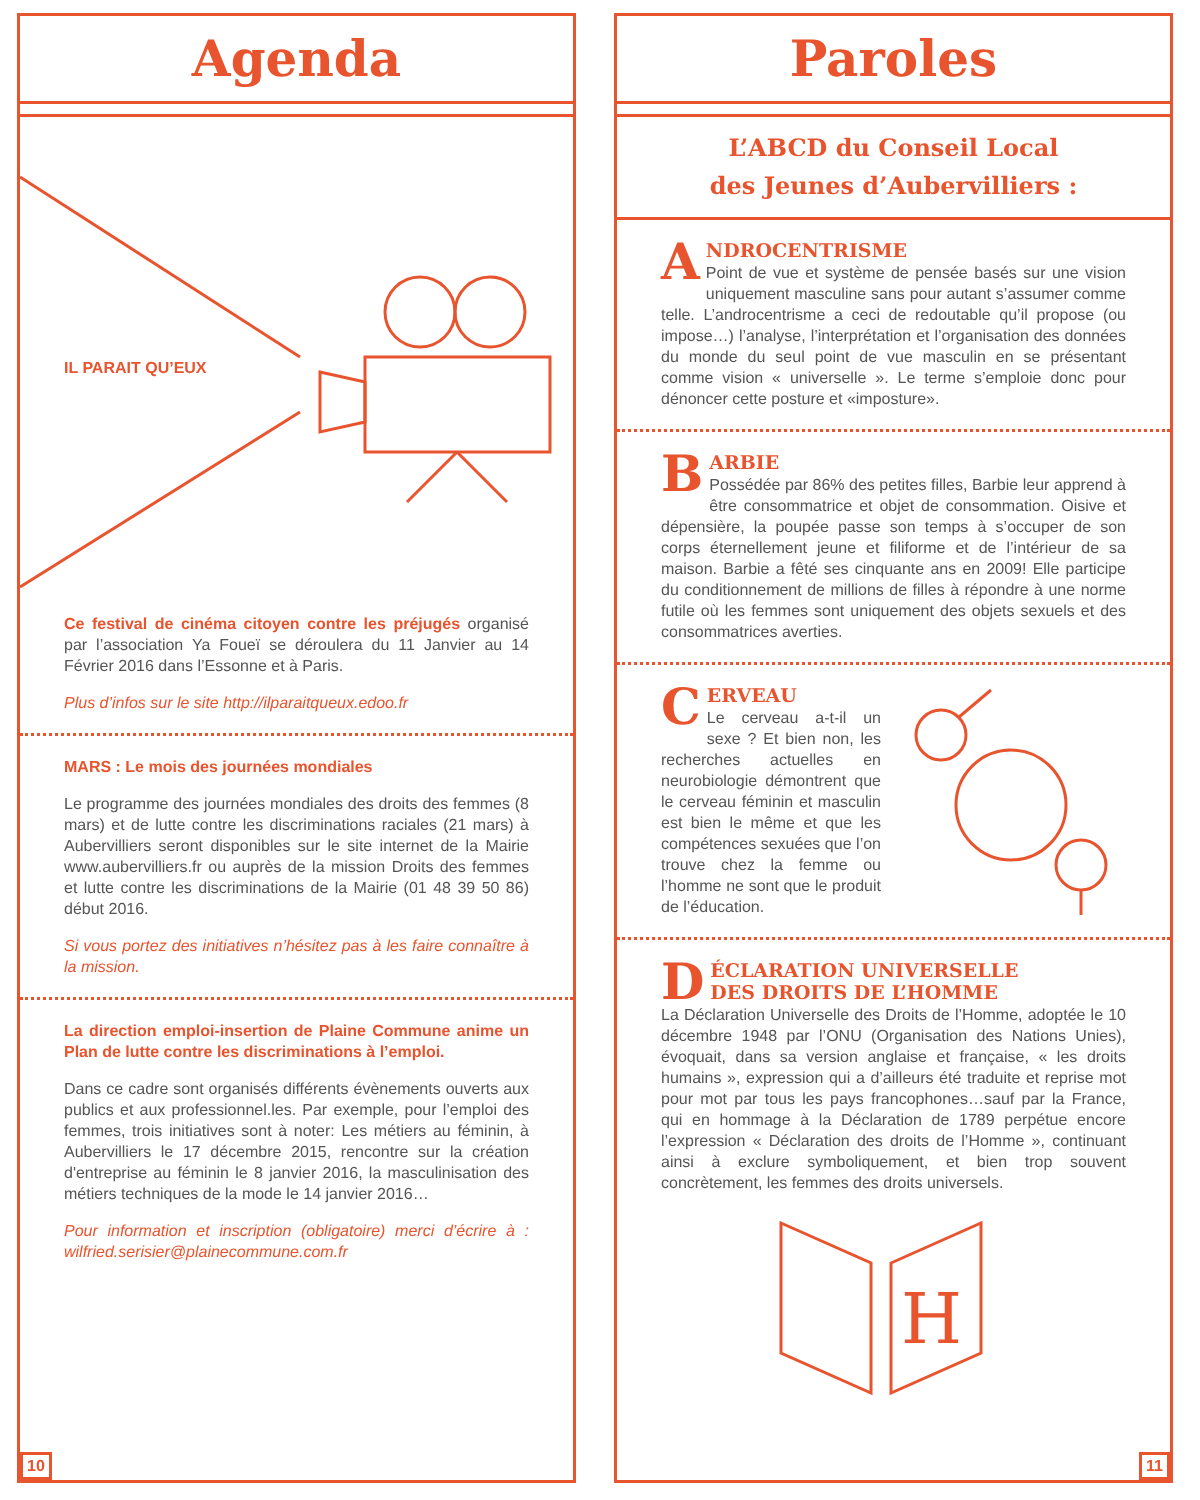Agenda
IL PARAIT QU’EUX
Ce festival de cinéma citoyen contre les préjugés organisé par l’association Ya Foueï se déroulera du 11 Janvier au 14 Février 2016 dans l’Essonne et à Paris.
Plus d’infos sur le site http://ilparaitqueux.edoo.fr
MARS : Le mois des journées mondiales
Le programme des journées mondiales des droits des femmes (8 mars) et de lutte contre les discriminations raciales (21 mars) à Aubervilliers seront disponibles sur le site internet de la Mairie www.aubervilliers.fr ou auprès de la mission Droits des femmes et lutte contre les discriminations de la Mairie (01 48 39 50 86) début 2016.
Si vous portez des initiatives n’hésitez pas à les faire connaître à la mission.
La direction emploi-insertion de Plaine Commune anime un Plan de lutte contre les discriminations à l’emploi.
Dans ce cadre sont organisés différents évènements ouverts aux publics et aux professionnel.les. Par exemple, pour l’emploi des femmes, trois initiatives sont à noter: Les métiers au féminin, à Aubervilliers le 17 décembre 2015, rencontre sur la création d'entreprise au féminin le 8 janvier 2016, la masculinisation des métiers techniques de la mode le 14 janvier 2016…
Pour information et inscription (obligatoire) merci d’écrire à : wilfried.serisier@plainecommune.com.fr
10
Paroles
L’ABCD du Conseil Local
des Jeunes d’Aubervilliers :
ANDROCENTRISME
Point de vue et système de pensée basés sur une vision uniquement masculine sans pour autant s’assumer comme telle. L’androcentrisme a ceci de redoutable qu’il propose (ou impose…) l’analyse, l’interprétation et l’organisation des données du monde du seul point de vue masculin en se présentant comme vision « universelle ». Le terme s’emploie donc pour dénoncer cette posture et «imposture».
BARBIE
Possédée par 86% des petites filles, Barbie leur apprend à être consommatrice et objet de consommation. Oisive et dépensière, la poupée passe son temps à s’occuper de son corps éternellement jeune et filiforme et de l’intérieur de sa maison. Barbie a fêté ses cinquante ans en 2009! Elle participe du conditionnement de millions de filles à répondre à une norme futile où les femmes sont uniquement des objets sexuels et des consommatrices averties.
CERVEAU
Le cerveau a-t-il un sexe ? Et bien non, les recherches actuelles en neurobiologie démontrent que le cerveau féminin et masculin est bien le même et que les compétences sexuées que l’on trouve chez la femme ou l’homme ne sont que le produit de l’éducation.
DÉCLARATION UNIVERSELLE
DES DROITS DE L’HOMME
La Déclaration Universelle des Droits de l’Homme, adoptée le 10 décembre 1948 par l’ONU (Organisation des Nations Unies), évoquait, dans sa version anglaise et française, « les droits humains », expression qui a d’ailleurs été traduite et reprise mot pour mot par tous les pays francophones…sauf par la France, qui en hommage à la Déclaration de 1789 perpétue encore l’expression « Déclaration des droits de l’Homme », continuant ainsi à exclure symboliquement, et bien trop souvent concrètement, les femmes des droits universels.
H
11